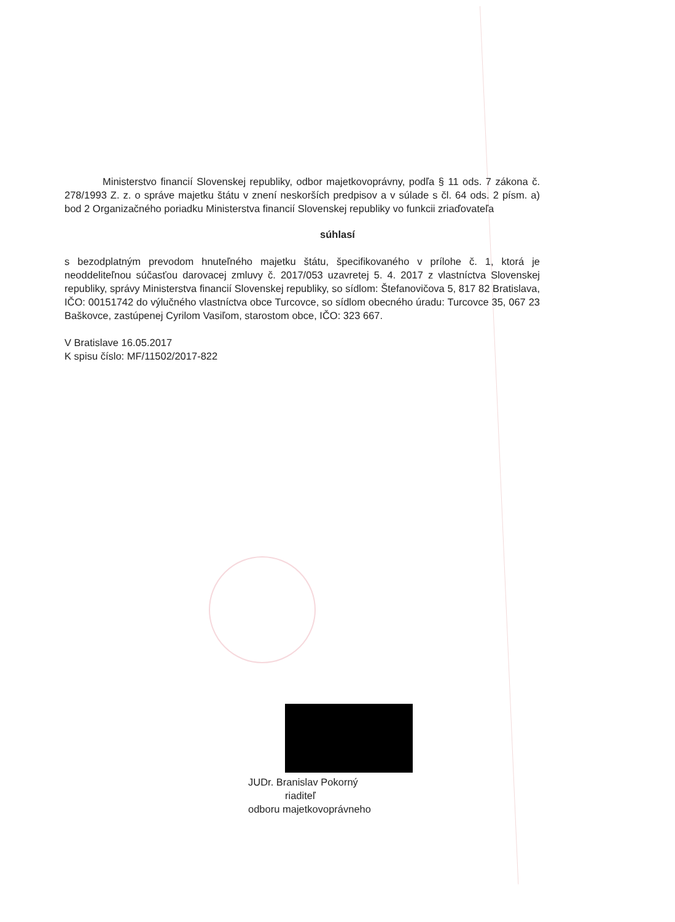Ministerstvo financií Slovenskej republiky, odbor majetkovoprávny, podľa § 11 ods. 7 zákona č. 278/1993 Z. z. o správe majetku štátu v znení neskorších predpisov a v súlade s čl. 64 ods. 2 písm. a) bod 2 Organizačného poriadku Ministerstva financií Slovenskej republiky vo funkcii zriaďovateľa
súhlasí
s bezodplatným prevodom hnuteľného majetku štátu, špecifikovaného v prílohe č. 1, ktorá je neoddeliteľnou súčasťou darovacej zmluvy č. 2017/053 uzavretej 5. 4. 2017 z vlastníctva Slovenskej republiky, správy Ministerstva financií Slovenskej republiky, so sídlom: Štefanovičova 5, 817 82 Bratislava, IČO: 00151742 do výlučného vlastníctva obce Turcovce, so sídlom obecného úradu: Turcovce 35, 067 23 Baškovce, zastúpenej Cyrilom Vasiľom, starostom obce, IČO: 323 667.
V Bratislave 16.05.2017
K spisu číslo: MF/11502/2017-822
JUDr. Branislav Pokorný
riaditeľ
odboru majetkovoprávneho